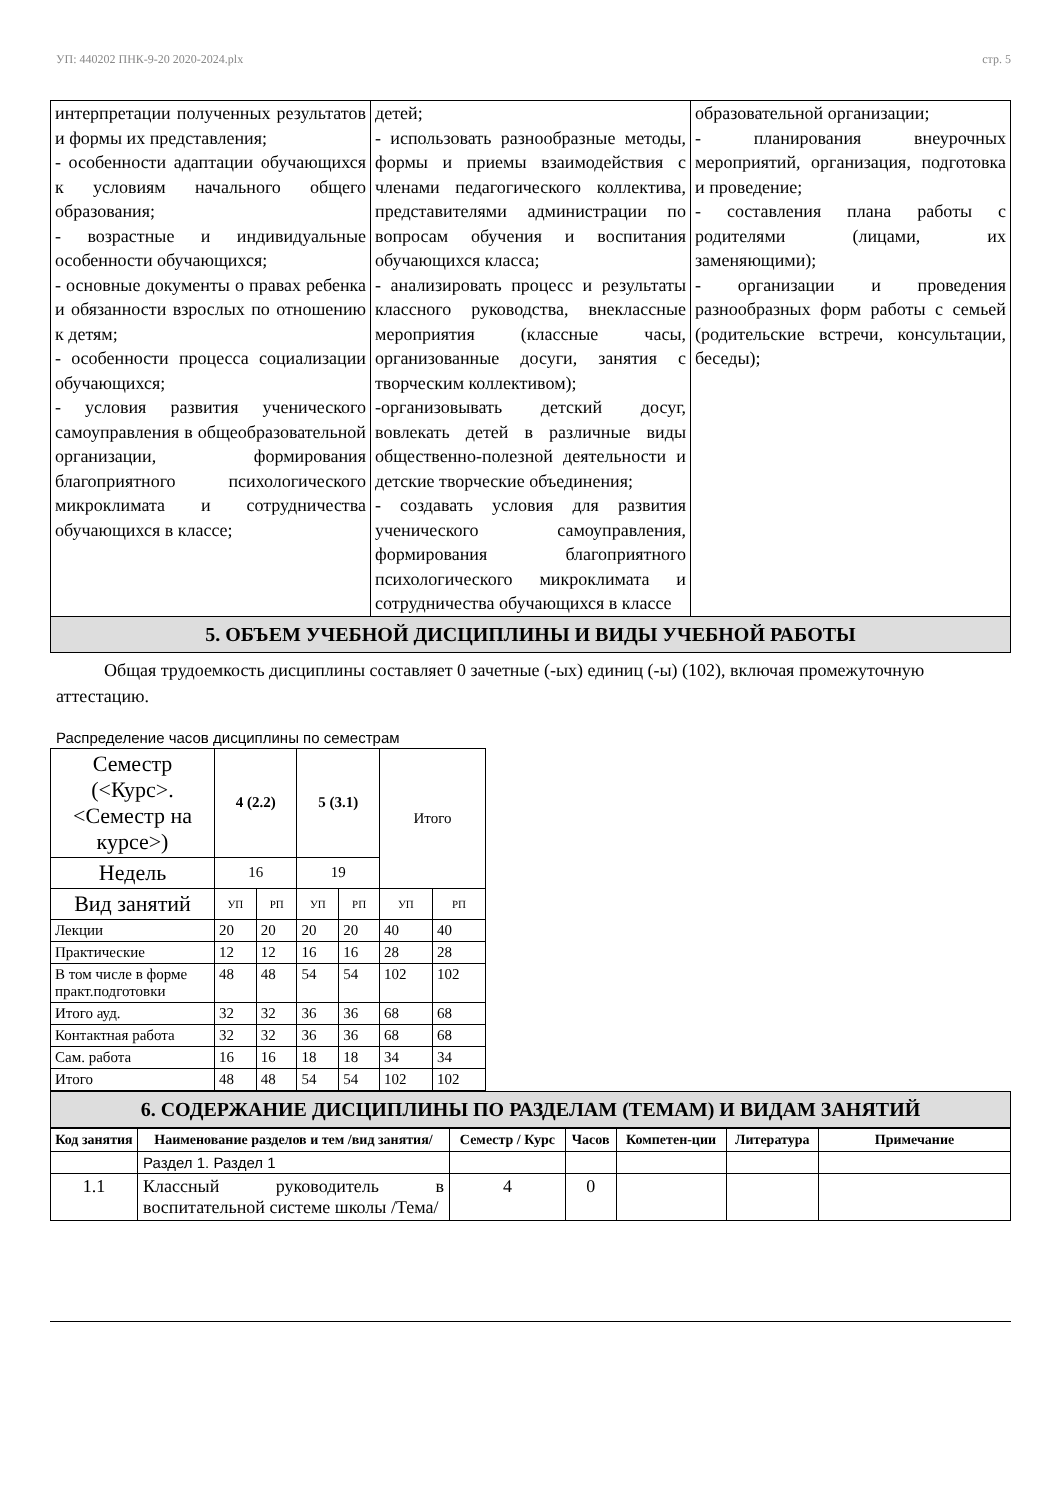УП: 440202 ПНК-9-20 2020-2024.plx стр. 5
| интерпретации полученных результатов и формы их представления; - особенности адаптации обучающихся к условиям начального общего образования; - возрастные и индивидуальные особенности обучающихся; - основные документы о правах ребенка и обязанности взрослых по отношению к детям; - особенности процесса социализации обучающихся; - условия развития ученического самоуправления в общеобразовательной организации, формирования благоприятного психологического микроклимата и сотрудничества обучающихся в классе; | детей; - использовать разнообразные методы, формы и приемы взаимодействия с членами педагогического коллектива, представителями администрации по вопросам обучения и воспитания обучающихся класса; - анализировать процесс и результаты классного руководства, внеклассные мероприятия (классные часы, организованные досуги, занятия с творческим коллективом); -организовывать детский досуг, вовлекать детей в различные виды общественно-полезной деятельности и детские творческие объединения; - создавать условия для развития ученического самоуправления, формирования благоприятного психологического микроклимата и сотрудничества обучающихся в классе | образовательной организации; - планирования внеурочных мероприятий, организация, подготовка и проведение; - составления плана работы с родителями (лицами, их заменяющими); - организации и проведения разнообразных форм работы с семьей (родительские встречи, консультации, беседы); |
5. ОБЪЕМ УЧЕБНОЙ ДИСЦИПЛИНЫ И ВИДЫ УЧЕБНОЙ РАБОТЫ
Общая трудоемкость дисциплины составляет 0 зачетные (-ых) единиц (-ы) (102), включая промежуточную аттестацию.
Распределение часов дисциплины по семестрам
| Семестр (<Курс>.<Семестр на курсе>) | 4 (2.2) | | 5 (3.1) | | Итого | |
| Недель | 16 | | 19 | | | |
| Вид занятий | УП | РП | УП | РП | УП | РП |
| Лекции | 20 | 20 | 20 | 20 | 40 | 40 |
| Практические | 12 | 12 | 16 | 16 | 28 | 28 |
| В том числе в форме практ.подготовки | 48 | 48 | 54 | 54 | 102 | 102 |
| Итого ауд. | 32 | 32 | 36 | 36 | 68 | 68 |
| Контактная работа | 32 | 32 | 36 | 36 | 68 | 68 |
| Сам. работа | 16 | 16 | 18 | 18 | 34 | 34 |
| Итого | 48 | 48 | 54 | 54 | 102 | 102 |
6. СОДЕРЖАНИЕ ДИСЦИПЛИНЫ ПО РАЗДЕЛАМ (ТЕМАМ) И ВИДАМ ЗАНЯТИЙ
| Код занятия | Наименование разделов и тем /вид занятия/ | Семестр / Курс | Часов | Компетен-ции | Литература | Примечание |
| --- | --- | --- | --- | --- | --- | --- |
| | Раздел 1. Раздел 1 | | | | | |
| 1.1 | Классный руководитель в воспитательной системе школы /Тема/ | 4 | 0 | | | |